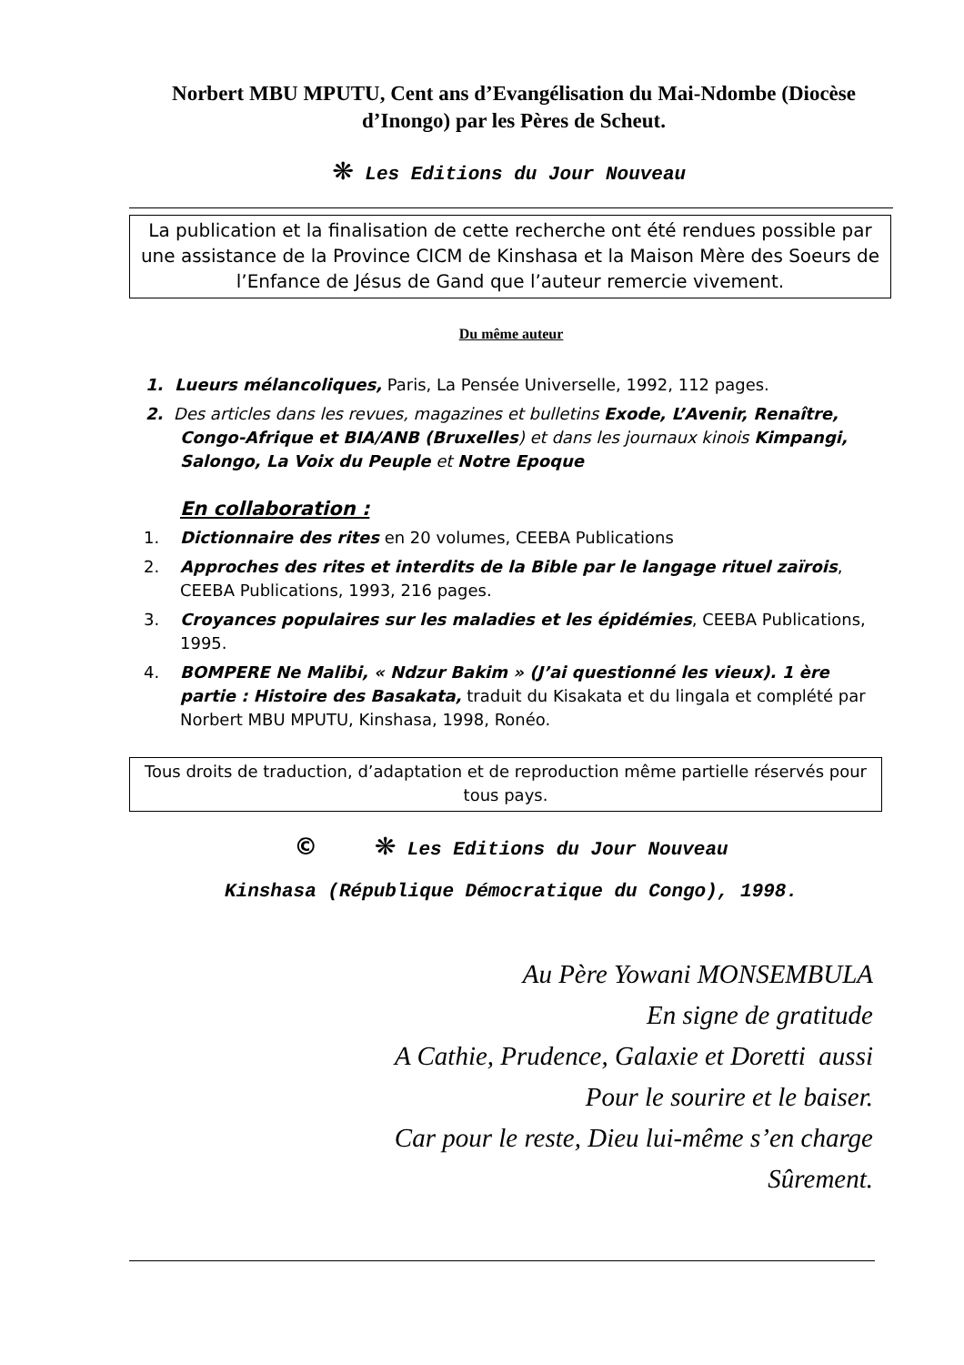Norbert MBU MPUTU, Cent ans d’Evangélisation du Mai-Ndombe (Diocèse d’Inongo) par les Pères de Scheut.
❋ Les Editions du Jour Nouveau
La publication et la finalisation de cette recherche ont été rendues possible par une assistance de la Province CICM de Kinshasa et la Maison Mère des Soeurs de l’Enfance de Jésus de Gand que l’auteur remercie vivement.
Du même auteur
1. Lueurs mélancoliques, Paris, La Pensée Universelle, 1992, 112 pages.
2. Des articles dans les revues, magazines et bulletins Exode, L’Avenir, Renaître, Congo-Afrique et BIA/ANB (Bruxelles) et dans les journaux kinois Kimpangi, Salongo, La Voix du Peuple et Notre Epoque
En collaboration :
1. Dictionnaire des rites en 20 volumes, CEEBA Publications
2. Approches des rites et interdits de la Bible par le langage rituel zaïrois, CEEBA Publications, 1993, 216 pages.
3. Croyances populaires sur les maladies et les épidémies, CEEBA Publications, 1995.
4. BOMPERE Ne Malibi, « Ndzur Bakim » (J’ai questionné les vieux). 1 ère partie : Histoire des Basakata, traduit du Kisakata et du lingala et complété par Norbert MBU MPUTU, Kinshasa, 1998, Ronéo.
Tous droits de traduction, d’adaptation et de reproduction même partielle réservés pour tous pays.
© ❋ Les Editions du Jour Nouveau
Kinshasa (République Démocratique du Congo), 1998.
Au Père Yowani MONSEMBULA
En signe de gratitude
A Cathie, Prudence, Galaxie et Doretti aussi
Pour le sourire et le baiser.
Car pour le reste, Dieu lui-même s’en charge
Sûrement.